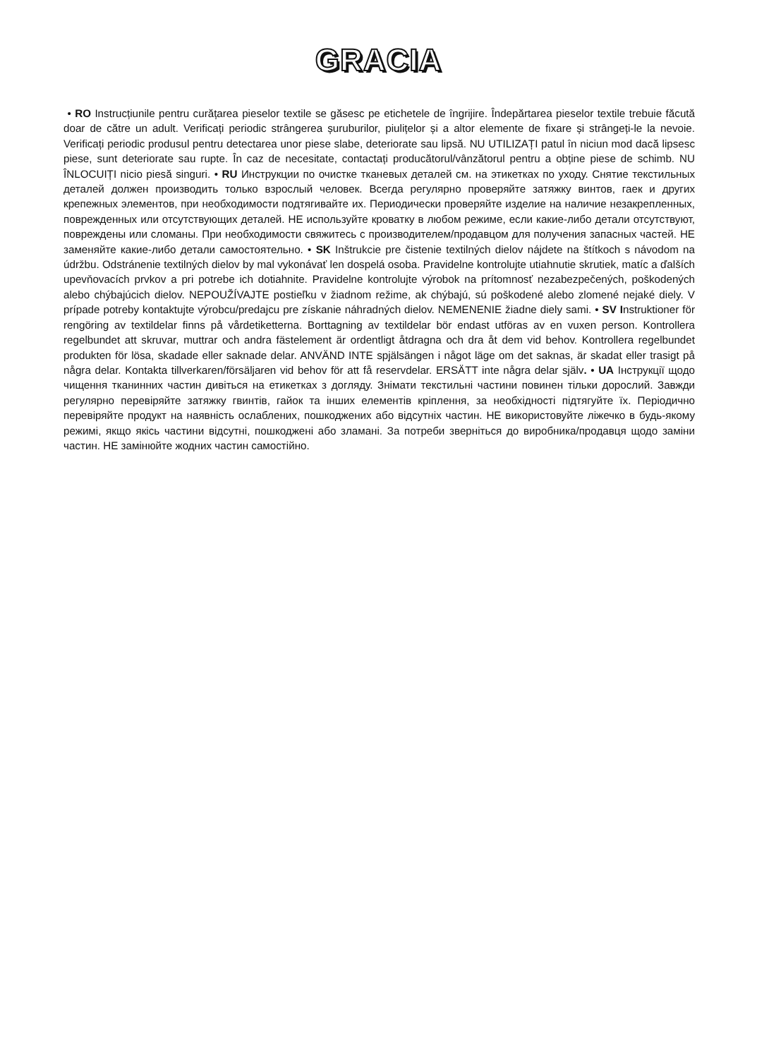GRACIA
• RO Instrucțiunile pentru curățarea pieselor textile se găsesc pe etichetele de îngrijire. Îndepărtarea pieselor textile trebuie făcută doar de către un adult. Verificați periodic strângerea șuruburilor, piulițelor și a altor elemente de fixare și strângeți-le la nevoie. Verificați periodic produsul pentru detectarea unor piese slabe, deteriorate sau lipsă. NU UTILIZAȚI patul în niciun mod dacă lipsesc piese, sunt deteriorate sau rupte. În caz de necesitate, contactați producătorul/vânzătorul pentru a obține piese de schimb. NU ÎNLOCUIȚI nicio piesă singuri. • RU Инструкции по очистке тканевых деталей см. на этикетках по уходу. Снятие текстильных деталей должен производить только взрослый человек. Всегда регулярно проверяйте затяжку винтов, гаек и других крепежных элементов, при необходимости подтягивайте их. Периодически проверяйте изделие на наличие незакрепленных, поврежденных или отсутствующих деталей. НЕ используйте кроватку в любом режиме, если какие-либо детали отсутствуют, повреждены или сломаны. При необходимости свяжитесь с производителем/продавцом для получения запасных частей. НЕ заменяйте какие-либо детали самостоятельно. • SK Inštrukcie pre čistenie textilných dielov nájdete na štítkoch s návodom na údržbu. Odstránenie textilných dielov by mal vykonávať len dospelá osoba. Pravidelne kontrolujte utiahnutie skrutiek, matíc a ďalších upevňovacích prvkov a pri potrebe ich dotiahnite. Pravidelne kontrolujte výrobok na prítomnosť nezabezpečených, poškodených alebo chýbajúcich dielov. NEPOUŽÍVAJTE postieľku v žiadnom režime, ak chýbajú, sú poškodené alebo zlomené nejaké diely. V prípade potreby kontaktujte výrobcu/predajcu pre získanie náhradných dielov. NEMENENIE žiadne diely sami. • SV Instruktioner för rengöring av textildelar finns på vårdetiketterna. Borttagning av textildelar bör endast utföras av en vuxen person. Kontrollera regelbundet att skruvar, muttrar och andra fästelement är ordentligt åtdragna och dra åt dem vid behov. Kontrollera regelbundet produkten för lösa, skadade eller saknade delar. ANVÄND INTE spjälsängen i något läge om det saknas, är skadat eller trasigt på några delar. Kontakta tillverkaren/försäljaren vid behov för att få reservdelar. ERSÄTT inte några delar själv. • UA Інструкції щодо чищення тканинних частин дивіться на етикетках з догляду. Знімати текстильні частини повинен тільки дорослий. Завжди регулярно перевіряйте затяжку гвинтів, гайок та інших елементів кріплення, за необхідності підтягуйте їх. Періодично перевіряйте продукт на наявність ослаблених, пошкоджених або відсутніх частин. НЕ використовуйте ліжечко в будь-якому режимі, якщо якісь частини відсутні, пошкоджені або зламані. За потреби зверніться до виробника/продавця щодо заміни частин. НЕ замінюйте жодних частин самостійно.